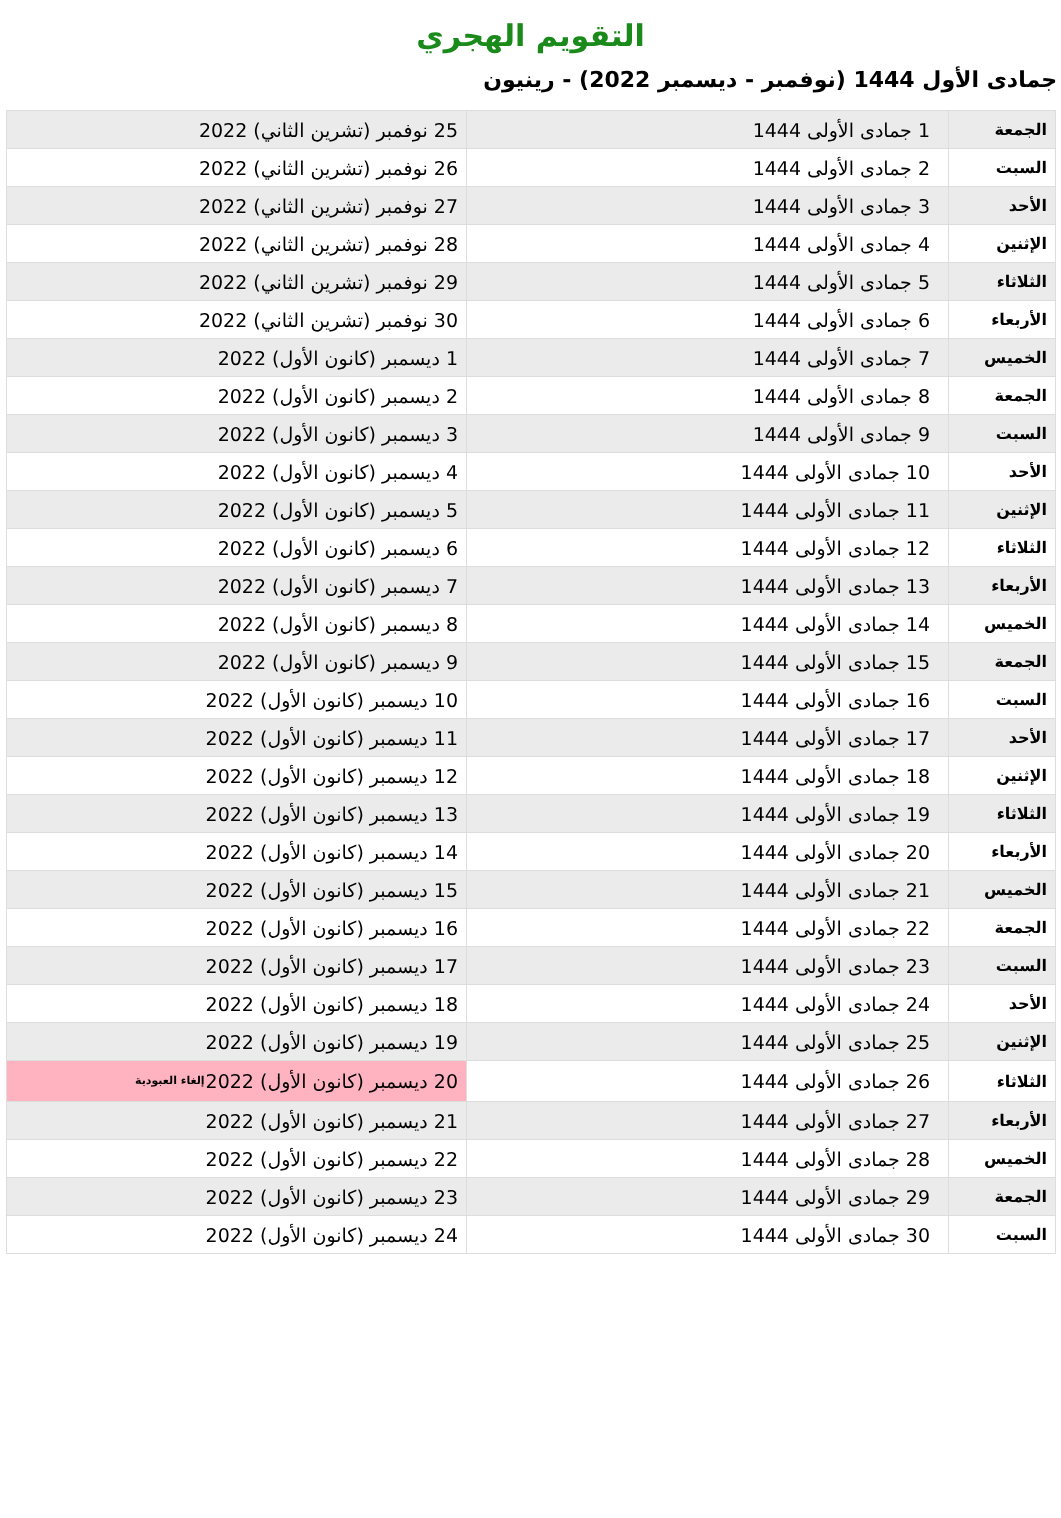التقويم الهجري
جمادى الأول 1444 (نوفمبر - ديسمبر 2022) - رينيون
| الجمعة | 1 جمادى الأولى 1444 | 25 نوفمبر (تشرين الثاني) 2022 |
| السبت | 2 جمادى الأولى 1444 | 26 نوفمبر (تشرين الثاني) 2022 |
| الأحد | 3 جمادى الأولى 1444 | 27 نوفمبر (تشرين الثاني) 2022 |
| الإثنين | 4 جمادى الأولى 1444 | 28 نوفمبر (تشرين الثاني) 2022 |
| الثلاثاء | 5 جمادى الأولى 1444 | 29 نوفمبر (تشرين الثاني) 2022 |
| الأربعاء | 6 جمادى الأولى 1444 | 30 نوفمبر (تشرين الثاني) 2022 |
| الخميس | 7 جمادى الأولى 1444 | 1 ديسمبر (كانون الأول) 2022 |
| الجمعة | 8 جمادى الأولى 1444 | 2 ديسمبر (كانون الأول) 2022 |
| السبت | 9 جمادى الأولى 1444 | 3 ديسمبر (كانون الأول) 2022 |
| الأحد | 10 جمادى الأولى 1444 | 4 ديسمبر (كانون الأول) 2022 |
| الإثنين | 11 جمادى الأولى 1444 | 5 ديسمبر (كانون الأول) 2022 |
| الثلاثاء | 12 جمادى الأولى 1444 | 6 ديسمبر (كانون الأول) 2022 |
| الأربعاء | 13 جمادى الأولى 1444 | 7 ديسمبر (كانون الأول) 2022 |
| الخميس | 14 جمادى الأولى 1444 | 8 ديسمبر (كانون الأول) 2022 |
| الجمعة | 15 جمادى الأولى 1444 | 9 ديسمبر (كانون الأول) 2022 |
| السبت | 16 جمادى الأولى 1444 | 10 ديسمبر (كانون الأول) 2022 |
| الأحد | 17 جمادى الأولى 1444 | 11 ديسمبر (كانون الأول) 2022 |
| الإثنين | 18 جمادى الأولى 1444 | 12 ديسمبر (كانون الأول) 2022 |
| الثلاثاء | 19 جمادى الأولى 1444 | 13 ديسمبر (كانون الأول) 2022 |
| الأربعاء | 20 جمادى الأولى 1444 | 14 ديسمبر (كانون الأول) 2022 |
| الخميس | 21 جمادى الأولى 1444 | 15 ديسمبر (كانون الأول) 2022 |
| الجمعة | 22 جمادى الأولى 1444 | 16 ديسمبر (كانون الأول) 2022 |
| السبت | 23 جمادى الأولى 1444 | 17 ديسمبر (كانون الأول) 2022 |
| الأحد | 24 جمادى الأولى 1444 | 18 ديسمبر (كانون الأول) 2022 |
| الإثنين | 25 جمادى الأولى 1444 | 19 ديسمبر (كانون الأول) 2022 |
| الثلاثاء | 26 جمادى الأولى 1444 | 20 ديسمبر (كانون الأول) 2022 إلغاء العبودية |
| الأربعاء | 27 جمادى الأولى 1444 | 21 ديسمبر (كانون الأول) 2022 |
| الخميس | 28 جمادى الأولى 1444 | 22 ديسمبر (كانون الأول) 2022 |
| الجمعة | 29 جمادى الأولى 1444 | 23 ديسمبر (كانون الأول) 2022 |
| السبت | 30 جمادى الأولى 1444 | 24 ديسمبر (كانون الأول) 2022 |